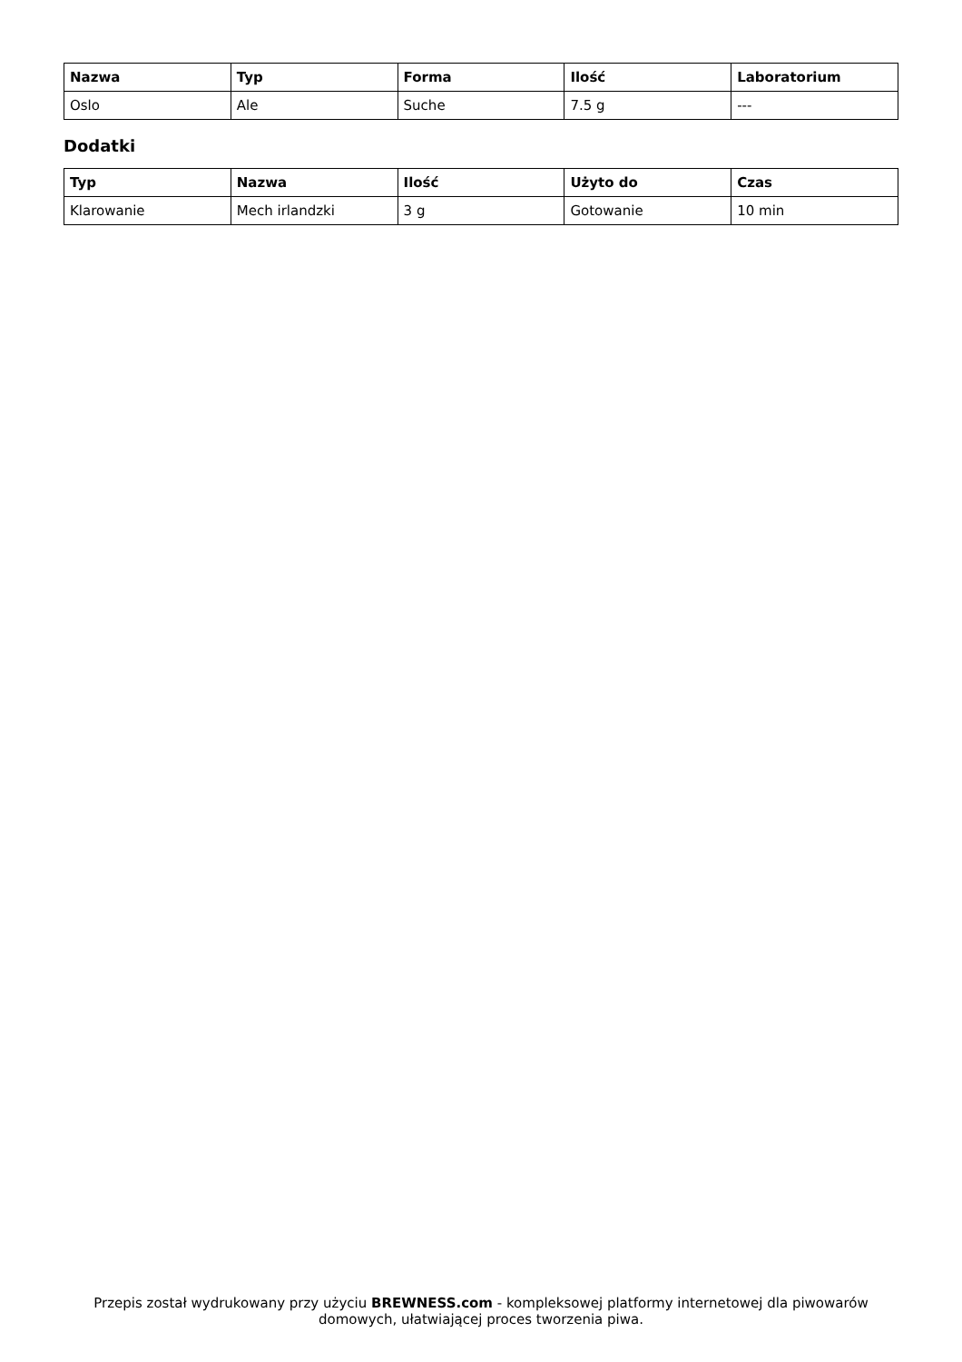| Nazwa | Typ | Forma | Ilość | Laboratorium |
| --- | --- | --- | --- | --- |
| Oslo | Ale | Suche | 7.5 g | --- |
Dodatki
| Typ | Nazwa | Ilość | Użyto do | Czas |
| --- | --- | --- | --- | --- |
| Klarowanie | Mech irlandzki | 3 g | Gotowanie | 10 min |
Przepis został wydrukowany przy użyciu BREWNESS.com - kompleksowej platformy internetowej dla piwowarów domowych, ułatwiającej proces tworzenia piwa.